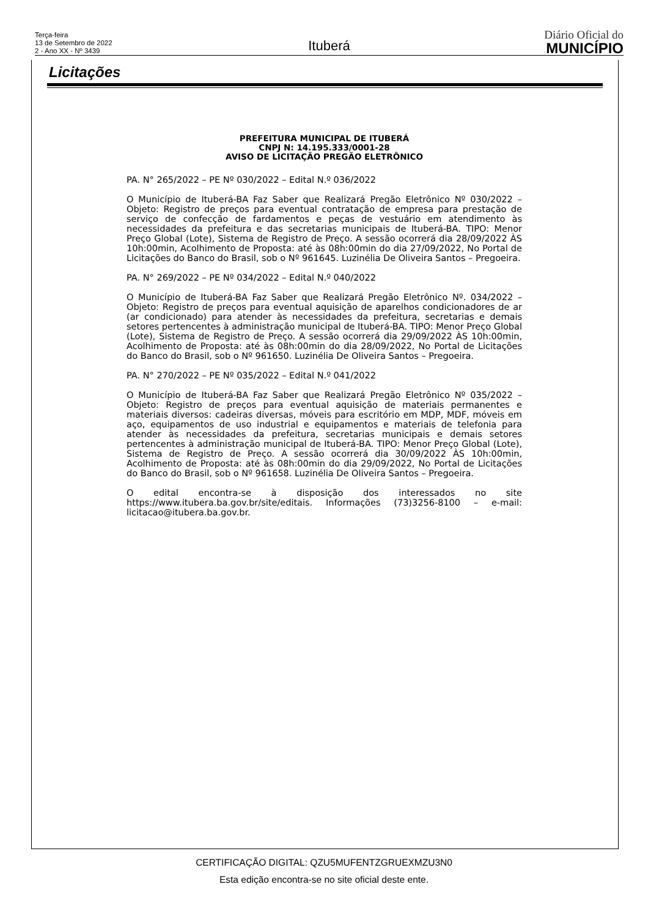Terça-feira
13 de Setembro de 2022
2 - Ano XX - Nº 3439
Ituberá
Diário Oficial do
MUNICÍPIO
Licitações
PREFEITURA MUNICIPAL DE ITUBERÁ
CNPJ N: 14.195.333/0001-28
AVISO DE LICITAÇÃO PREGÃO ELETRÔNICO
PA. N° 265/2022 – PE Nº 030/2022 – Edital N.º 036/2022
O Município de Ituberá-BA Faz Saber que Realizará Pregão Eletrônico Nº 030/2022 – Objeto: Registro de preços para eventual contratação de empresa para prestação de serviço de confecção de fardamentos e peças de vestuário em atendimento às necessidades da prefeitura e das secretarias municipais de Ituberá-BA. TIPO: Menor Preço Global (Lote), Sistema de Registro de Preço. A sessão ocorrerá dia 28/09/2022 ÀS 10h:00min, Acolhimento de Proposta: até às 08h:00min do dia 27/09/2022, No Portal de Licitações do Banco do Brasil, sob o Nº 961645. Luzinélia De Oliveira Santos – Pregoeira.
PA. N° 269/2022 – PE Nº 034/2022 – Edital N.º 040/2022
O Município de Ituberá-BA Faz Saber que Realizará Pregão Eletrônico Nº. 034/2022 – Objeto: Registro de preços para eventual aquisição de aparelhos condicionadores de ar (ar condicionado) para atender às necessidades da prefeitura, secretarias e demais setores pertencentes à administração municipal de Ituberá-BA. TIPO: Menor Preço Global (Lote), Sistema de Registro de Preço. A sessão ocorrerá dia 29/09/2022 ÀS 10h:00min, Acolhimento de Proposta: até às 08h:00min do dia 28/09/2022, No Portal de Licitações do Banco do Brasil, sob o Nº 961650. Luzinélia De Oliveira Santos – Pregoeira.
PA. N° 270/2022 – PE Nº 035/2022 – Edital N.º 041/2022
O Município de Ituberá-BA Faz Saber que Realizará Pregão Eletrônico Nº 035/2022 – Objeto: Registro de preços para eventual aquisição de materiais permanentes e materiais diversos: cadeiras diversas, móveis para escritório em MDP, MDF, móveis em aço, equipamentos de uso industrial e equipamentos e materiais de telefonia para atender às necessidades da prefeitura, secretarias municipais e demais setores pertencentes à administração municipal de Ituberá-BA. TIPO: Menor Preço Global (Lote), Sistema de Registro de Preço. A sessão ocorrerá dia 30/09/2022 ÀS 10h:00min, Acolhimento de Proposta: até às 08h:00min do dia 29/09/2022, No Portal de Licitações do Banco do Brasil, sob o Nº 961658. Luzinélia De Oliveira Santos – Pregoeira.
O edital encontra-se à disposição dos interessados no site https://www.itubera.ba.gov.br/site/editais. Informações (73)3256-8100 – e-mail: licitacao@itubera.ba.gov.br.
CERTIFICAÇÃO DIGITAL: QZU5MUFENTZGRUEXMZU3N0
Esta edição encontra-se no site oficial deste ente.